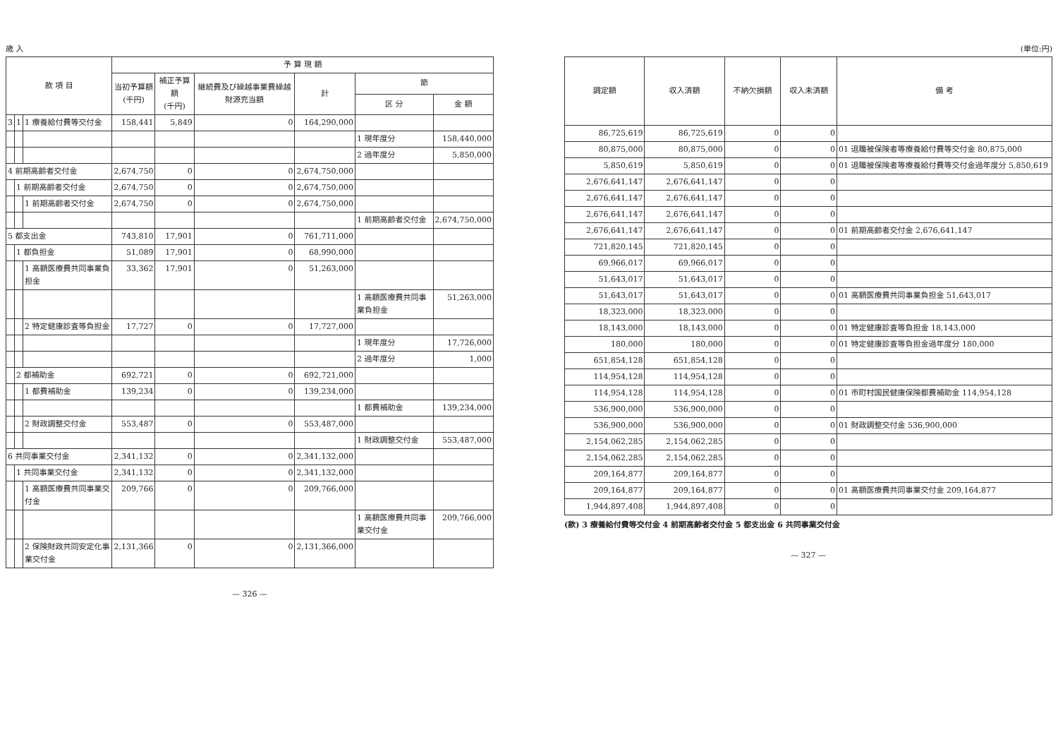歳 入
| 款 項 目 | | | 予 算 現 額 | | | | | |
| --- | --- | --- | --- | --- | --- | --- | --- | --- |
| | | | 当初予算額 (千円) | 補正予算額 (千円) | 継続費及び繰越事業費繰越財源充当額 | 計 | 節 | |
| | | | | | | | 区 分 | 金 額 |
| 3 | 1 | 1 療養給付費等交付金 | 158,441 | 5,849 | 0 | 164,290,000 | | |
| | | | | | | | 1 現年度分 | 158,440,000 |
| | | | | | | | 2 過年度分 | 5,850,000 |
| 4 前期高齢者交付金 | | | 2,674,750 | 0 | 0 | 2,674,750,000 | | |
| | 1 前期高齢者交付金 | | 2,674,750 | 0 | 0 | 2,674,750,000 | | |
| | | 1 前期高齢者交付金 | 2,674,750 | 0 | 0 | 2,674,750,000 | | |
| | | | | | | | 1 前期高齢者交付金 | 2,674,750,000 |
| 5 都支出金 | | | 743,810 | 17,901 | 0 | 761,711,000 | | |
| | 1 都負担金 | | 51,089 | 17,901 | 0 | 68,990,000 | | |
| | | 1 高額医療費共同事業負担金 | 33,362 | 17,901 | 0 | 51,263,000 | | |
| | | | | | | | 1 高額医療費共同事業負担金 | 51,263,000 |
| | | 2 特定健康診査等負担金 | 17,727 | 0 | 0 | 17,727,000 | | |
| | | | | | | | 1 現年度分 | 17,726,000 |
| | | | | | | | 2 過年度分 | 1,000 |
| | 2 都補助金 | | 692,721 | 0 | 0 | 692,721,000 | | |
| | | 1 都費補助金 | 139,234 | 0 | 0 | 139,234,000 | | |
| | | | | | | | 1 都費補助金 | 139,234,000 |
| | | 2 財政調整交付金 | 553,487 | 0 | 0 | 553,487,000 | | |
| | | | | | | | 1 財政調整交付金 | 553,487,000 |
| 6 共同事業交付金 | | | 2,341,132 | 0 | 0 | 2,341,132,000 | | |
| | 1 共同事業交付金 | | 2,341,132 | 0 | 0 | 2,341,132,000 | | |
| | | 1 高額医療費共同事業交付金 | 209,766 | 0 | 0 | 209,766,000 | | |
| | | | | | | | 1 高額医療費共同事業交付金 | 209,766,000 |
| | | 2 保険財政共同安定化事業交付金 | 2,131,366 | 0 | 0 | 2,131,366,000 | | |
— 326 —
(単位:円)
| 調定額 | 収入済額 | 不納欠損額 | 収入未済額 | 備 考 |
| --- | --- | --- | --- | --- |
| 86,725,619 | 86,725,619 | 0 | 0 | |
| 80,875,000 | 80,875,000 | 0 | 0 | 01 退職被保険者等療養給付費等交付金 80,875,000 |
| 5,850,619 | 5,850,619 | 0 | 0 | 01 退職被保険者等療養給付費等交付金過年度分 5,850,619 |
| 2,676,641,147 | 2,676,641,147 | 0 | 0 | |
| 2,676,641,147 | 2,676,641,147 | 0 | 0 | |
| 2,676,641,147 | 2,676,641,147 | 0 | 0 | |
| 2,676,641,147 | 2,676,641,147 | 0 | 0 | 01 前期高齢者交付金 2,676,641,147 |
| 721,820,145 | 721,820,145 | 0 | 0 | |
| 69,966,017 | 69,966,017 | 0 | 0 | |
| 51,643,017 | 51,643,017 | 0 | 0 | |
| 51,643,017 | 51,643,017 | 0 | 0 | 01 高額医療費共同事業負担金 51,643,017 |
| 18,323,000 | 18,323,000 | 0 | 0 | |
| 18,143,000 | 18,143,000 | 0 | 0 | 01 特定健康診査等負担金 18,143,000 |
| 180,000 | 180,000 | 0 | 0 | 01 特定健康診査等負担金過年度分 180,000 |
| 651,854,128 | 651,854,128 | 0 | 0 | |
| 114,954,128 | 114,954,128 | 0 | 0 | |
| 114,954,128 | 114,954,128 | 0 | 0 | 01 市町村国民健康保険都費補助金 114,954,128 |
| 536,900,000 | 536,900,000 | 0 | 0 | |
| 536,900,000 | 536,900,000 | 0 | 0 | 01 財政調整交付金 536,900,000 |
| 2,154,062,285 | 2,154,062,285 | 0 | 0 | |
| 2,154,062,285 | 2,154,062,285 | 0 | 0 | |
| 209,164,877 | 209,164,877 | 0 | 0 | |
| 209,164,877 | 209,164,877 | 0 | 0 | 01 高額医療費共同事業交付金 209,164,877 |
| 1,944,897,408 | 1,944,897,408 | 0 | 0 | |
(款) 3 療養給付費等交付金 4 前期高齢者交付金 5 都支出金 6 共同事業交付金
— 327 —